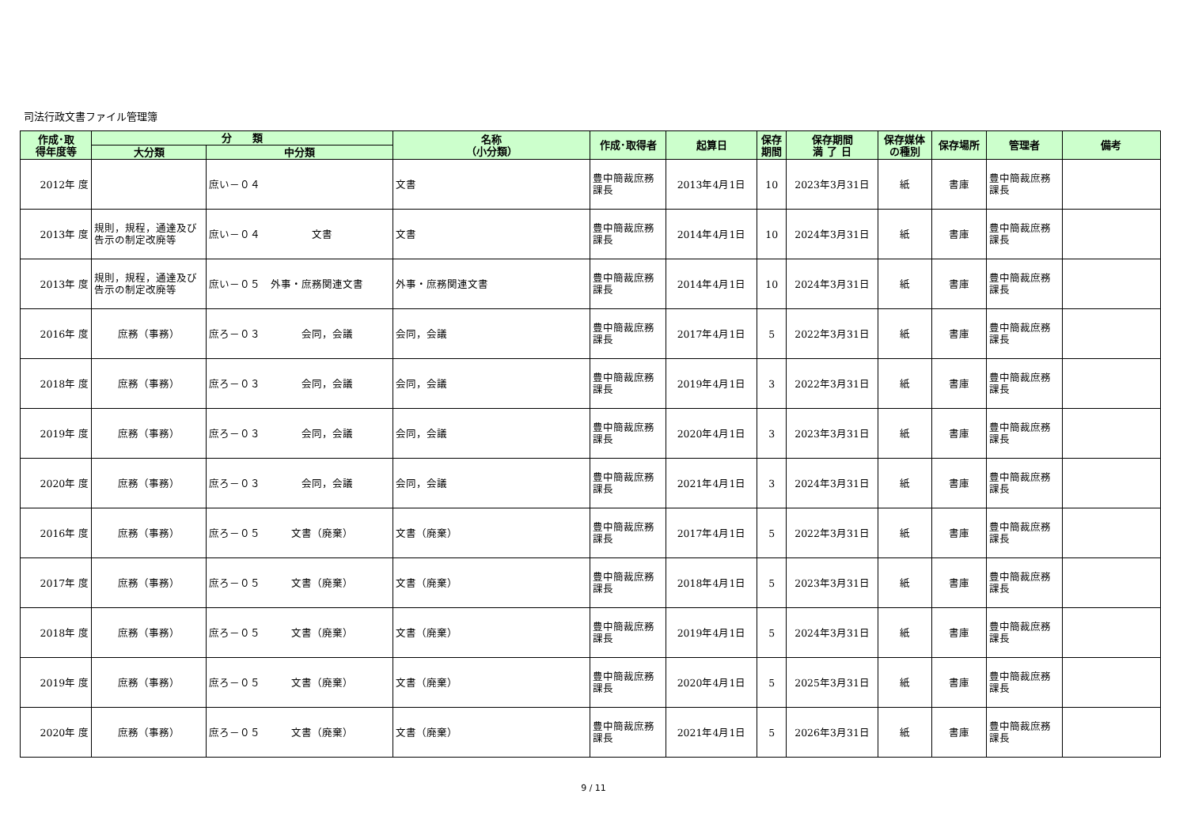司法行政文書ファイル管理簿
| 作成･取 得年度等 | 分 類 | | 名称 （小分類） | 作成･取得者 | 起算日 | 保存 期間 | 保存期間 満 了 日 | 保存媒体 の種別 | 保存場所 | 管理者 | 備考 |
| --- | --- | --- | --- | --- | --- | --- | --- | --- | --- | --- | --- |
| | 大分類 | 中分類 | | | | | | | | | |
| 2012年 度 | | 庶い－０４ | 文書 | 豊中簡裁庶務課長 | 2013年4月1日 | 10 | 2023年3月31日 | 紙 | 書庫 | 豊中簡裁庶務課長 | |
| 2013年 度 | 規則，規程，通達及び告示の制定改廃等 | 庶い－０４ 文書 | 文書 | 豊中簡裁庶務課長 | 2014年4月1日 | 10 | 2024年3月31日 | 紙 | 書庫 | 豊中簡裁庶務課長 | |
| 2013年 度 | 規則，規程，通達及び告示の制定改廃等 | 庶い－０５ 外事・庶務関連文書 | 外事・庶務関連文書 | 豊中簡裁庶務課長 | 2014年4月1日 | 10 | 2024年3月31日 | 紙 | 書庫 | 豊中簡裁庶務課長 | |
| 2016年 度 | 庶務（事務） | 庶ろ－０３ 会同，会議 | 会同，会議 | 豊中簡裁庶務課長 | 2017年4月1日 | 5 | 2022年3月31日 | 紙 | 書庫 | 豊中簡裁庶務課長 | |
| 2018年 度 | 庶務（事務） | 庶ろ－０３ 会同，会議 | 会同，会議 | 豊中簡裁庶務課長 | 2019年4月1日 | 3 | 2022年3月31日 | 紙 | 書庫 | 豊中簡裁庶務課長 | |
| 2019年 度 | 庶務（事務） | 庶ろ－０３ 会同，会議 | 会同，会議 | 豊中簡裁庶務課長 | 2020年4月1日 | 3 | 2023年3月31日 | 紙 | 書庫 | 豊中簡裁庶務課長 | |
| 2020年 度 | 庶務（事務） | 庶ろ－０３ 会同，会議 | 会同，会議 | 豊中簡裁庶務課長 | 2021年4月1日 | 3 | 2024年3月31日 | 紙 | 書庫 | 豊中簡裁庶務課長 | |
| 2016年 度 | 庶務（事務） | 庶ろ－０５ 文書（廃棄） | 文書（廃棄） | 豊中簡裁庶務課長 | 2017年4月1日 | 5 | 2022年3月31日 | 紙 | 書庫 | 豊中簡裁庶務課長 | |
| 2017年 度 | 庶務（事務） | 庶ろ－０５ 文書（廃棄） | 文書（廃棄） | 豊中簡裁庶務課長 | 2018年4月1日 | 5 | 2023年3月31日 | 紙 | 書庫 | 豊中簡裁庶務課長 | |
| 2018年 度 | 庶務（事務） | 庶ろ－０５ 文書（廃棄） | 文書（廃棄） | 豊中簡裁庶務課長 | 2019年4月1日 | 5 | 2024年3月31日 | 紙 | 書庫 | 豊中簡裁庶務課長 | |
| 2019年 度 | 庶務（事務） | 庶ろ－０５ 文書（廃棄） | 文書（廃棄） | 豊中簡裁庶務課長 | 2020年4月1日 | 5 | 2025年3月31日 | 紙 | 書庫 | 豊中簡裁庶務課長 | |
| 2020年 度 | 庶務（事務） | 庶ろ－０５ 文書（廃棄） | 文書（廃棄） | 豊中簡裁庶務課長 | 2021年4月1日 | 5 | 2026年3月31日 | 紙 | 書庫 | 豊中簡裁庶務課長 | |
9 / 11